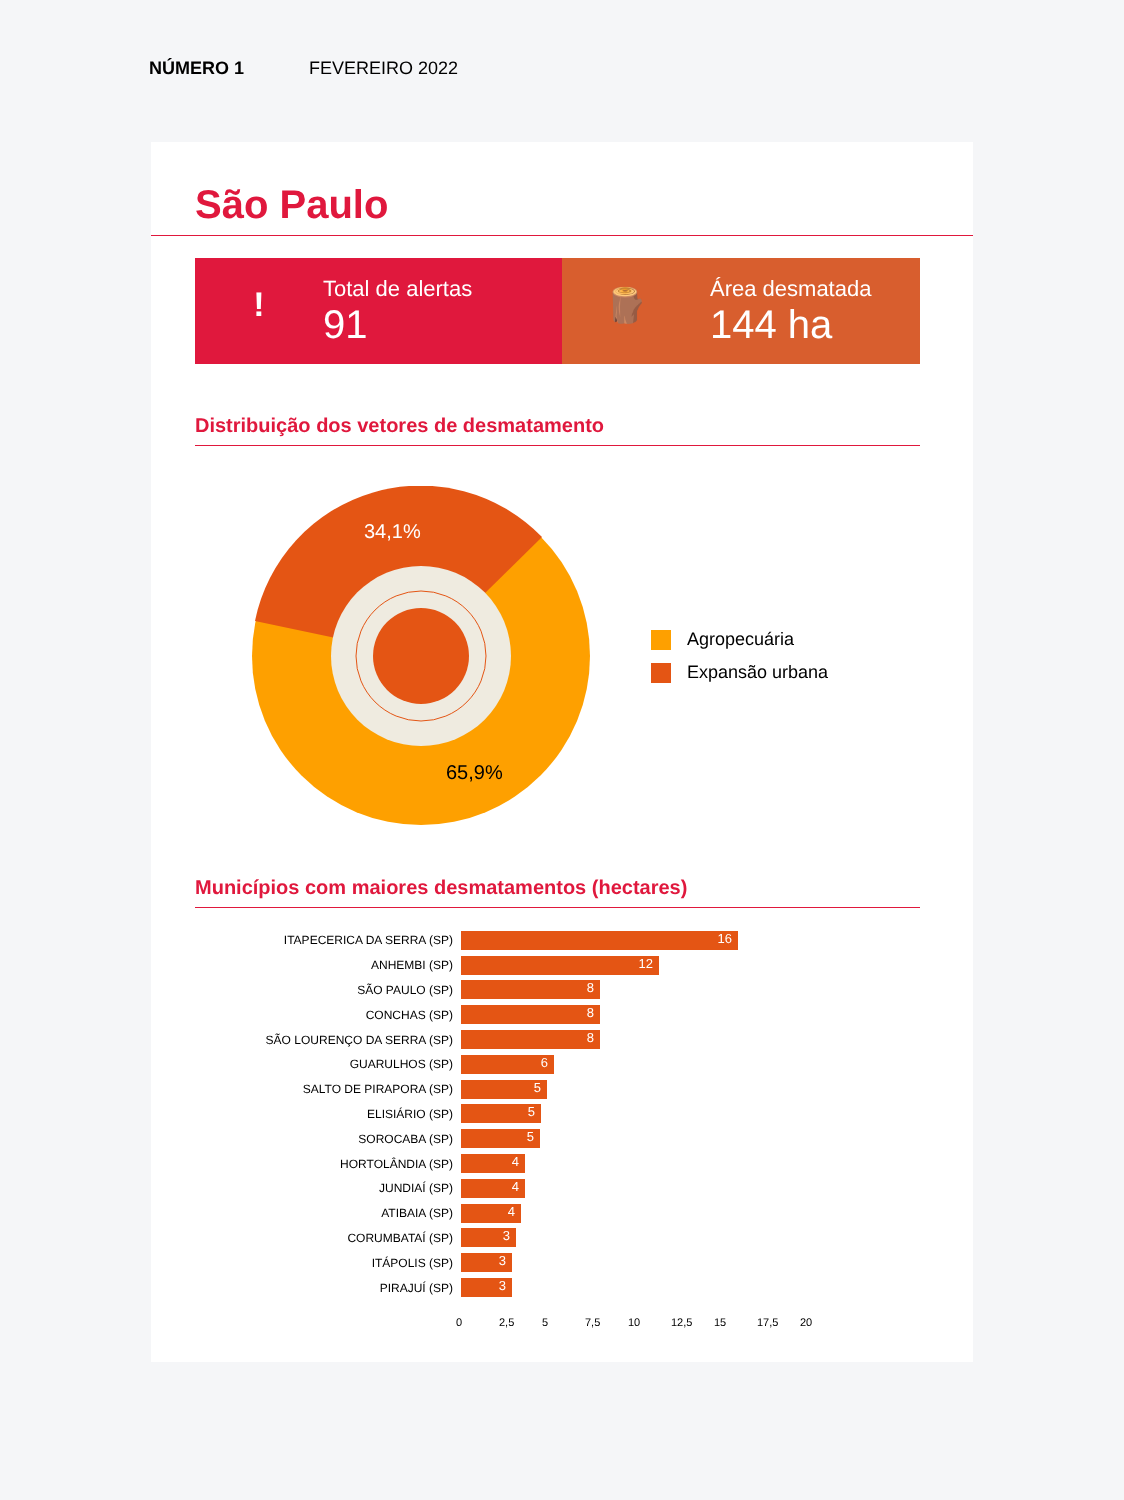NÚMERO 1 FEVEREIRO 2022
São Paulo
!
Total de alertas
91
🪵
Área desmatada
144 ha
Distribuição dos vetores de desmatamento
34,1%
65,9%
Agropecuária
Expansão urbana
Municípios com maiores desmatamentos (hectares)
ITAPECERICA DA SERRA (SP)
16
ANHEMBI (SP)
12
SÃO PAULO (SP)
8
CONCHAS (SP)
8
SÃO LOURENÇO DA SERRA (SP)
8
GUARULHOS (SP)
6
SALTO DE PIRAPORA (SP)
5
ELISIÁRIO (SP)
5
SOROCABA (SP)
5
HORTOLÂNDIA (SP)
4
JUNDIAÍ (SP)
4
ATIBAIA (SP)
4
CORUMBATAÍ (SP)
3
ITÁPOLIS (SP)
3
PIRAJUÍ (SP)
3
0 2,5 5 7,5 10 12,5 15 17,5 20